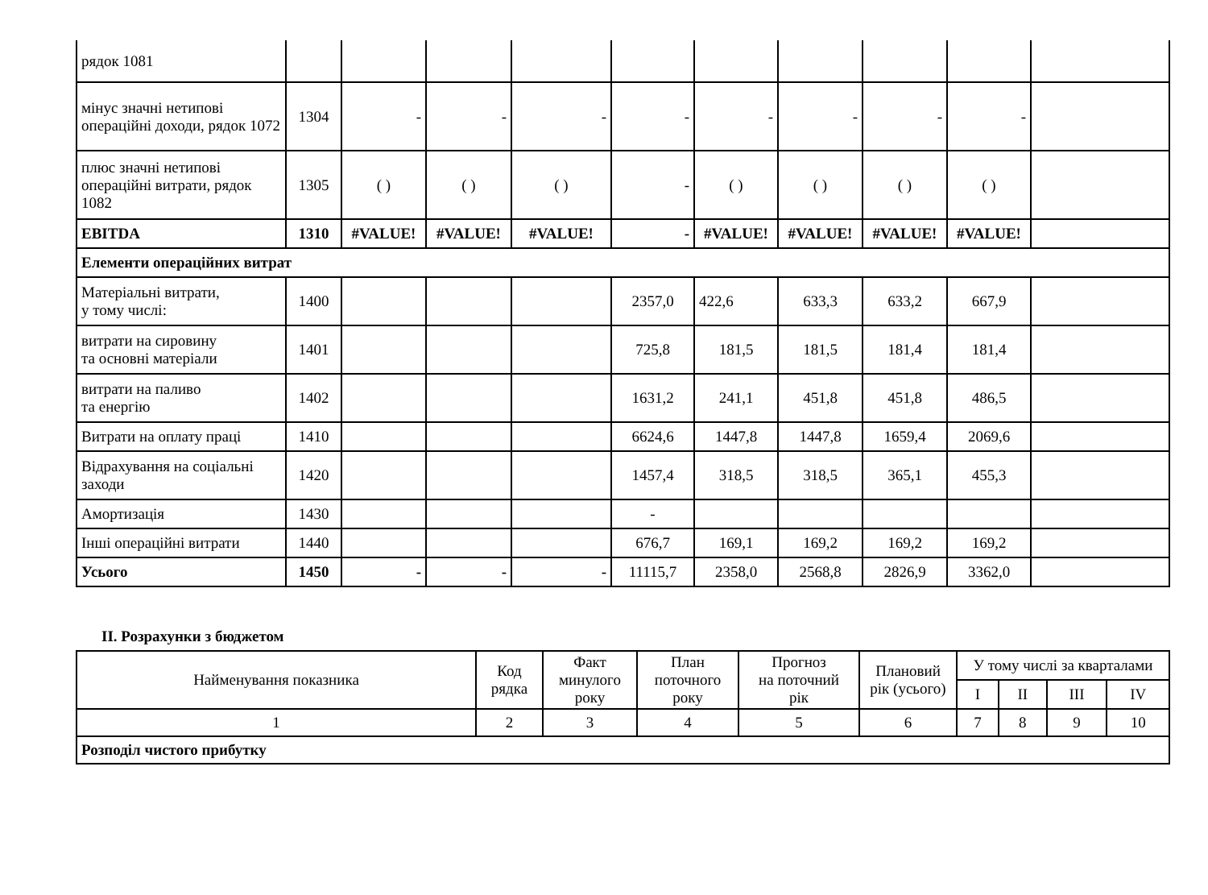| рядок 1081 | | | | | | | | | | |
| мінус значні нетипові операційні доходи, рядок 1072 | 1304 | - | - | - | - | - | - | - | - | |
| плюс значні нетипові операційні витрати, рядок 1082 | 1305 | ( ) | ( ) | ( ) | - | ( ) | ( ) | ( ) | ( ) | |
| EBITDA | 1310 | #VALUE! | #VALUE! | #VALUE! | - | #VALUE! | #VALUE! | #VALUE! | #VALUE! | |
| Елементи операційних витрат | | | | | | | | | | |
| Матеріальні витрати, у тому числі: | 1400 | | | | 2357,0 | 422,6 | 633,3 | 633,2 | 667,9 | |
| витрати на сировину та основні матеріали | 1401 | | | | 725,8 | 181,5 | 181,5 | 181,4 | 181,4 | |
| витрати на паливо та енергію | 1402 | | | | 1631,2 | 241,1 | 451,8 | 451,8 | 486,5 | |
| Витрати на оплату праці | 1410 | | | | 6624,6 | 1447,8 | 1447,8 | 1659,4 | 2069,6 | |
| Відрахування на соціальні заходи | 1420 | | | | 1457,4 | 318,5 | 318,5 | 365,1 | 455,3 | |
| Амортизація | 1430 | | | | - | | | | | |
| Інші операційні витрати | 1440 | | | | 676,7 | 169,1 | 169,2 | 169,2 | 169,2 | |
| Усього | 1450 | - | - | - | 11115,7 | 2358,0 | 2568,8 | 2826,9 | 3362,0 | |
ІІ. Розрахунки з бюджетом
| Найменування показника | Код рядка | Факт минулого року | План поточного року | Прогноз на поточний рік | Плановий рік (усього) | У тому числі за кварталами | | | |
| --- | --- | --- | --- | --- | --- | --- | --- | --- | --- |
| | | | | | | I | II | III | IV |
| 1 | 2 | 3 | 4 | 5 | 6 | 7 | 8 | 9 | 10 |
| Розподіл чистого прибутку | | | | | | | | | |